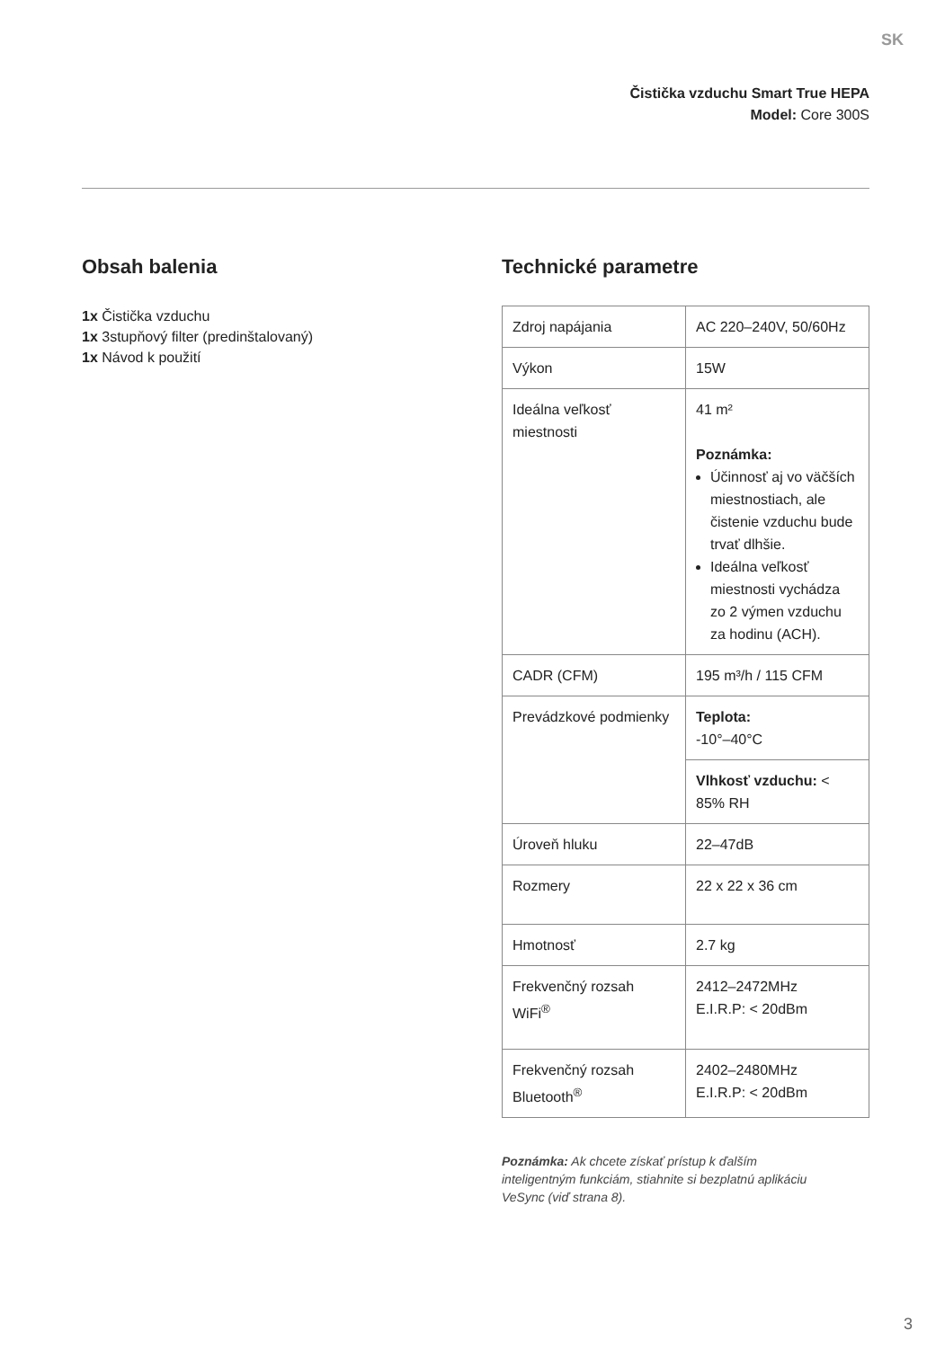SK
Čistička vzduchu Smart True HEPA
Model: Core 300S
Obsah balenia
1x Čistička vzduchu
1x 3stupňový filter (predinštalovaný)
1x Návod k použití
Technické parametre
| Zdroj napájania | AC 220–240V, 50/60Hz |
| Výkon | 15W |
| Ideálna veľkosť miestnosti | 41 m² Poznámka: Účinnosť aj vo väčších miestnostiach, ale čistenie vzduchu bude trvať dlhšie. Ideálna veľkosť miestnosti vychádza zo 2 výmen vzduchu za hodinu (ACH). |
| CADR (CFM) | 195 m³/h / 115 CFM |
| Prevádzkové podmienky | Teplota: -10°–40°C |
| | Vlhkosť vzduchu: < 85% RH |
| Úroveň hluku | 22–47dB |
| Rozmery | 22 x 22 x 36 cm |
| Hmotnosť | 2.7 kg |
| Frekvenčný rozsah WiFi<sup>®</sup> | 2412–2472MHz E.I.R.P: < 20dBm |
| Frekvenčný rozsah Bluetooth<sup>®</sup> | 2402–2480MHz E.I.R.P: < 20dBm |
Poznámka: Ak chcete získať prístup k ďalším inteligentným funkciám, stiahnite si bezplatnú aplikáciu VeSync (viď strana 8).
3